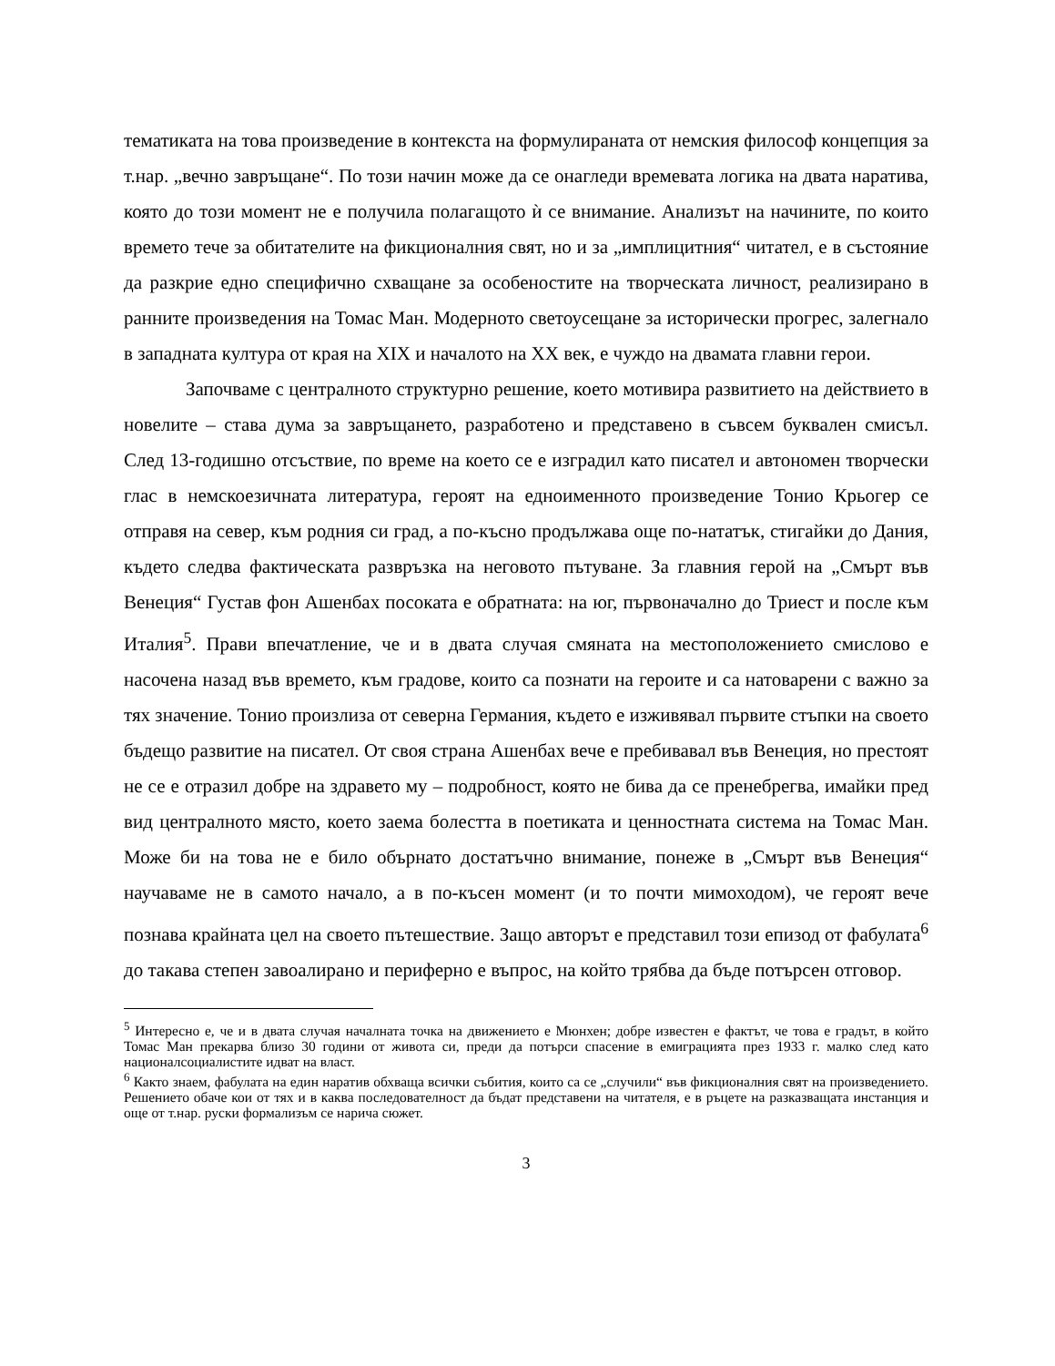тематиката на това произведение в контекста на формулираната от немския философ концепция за т.нар. „вечно завръщане“. По този начин може да се онагледи времевата логика на двата наратива, която до този момент не е получила полагащото ѝ се внимание. Анализът на начините, по които времето тече за обитателите на фикционалния свят, но и за „имплицитния“ читател, е в състояние да разкрие едно специфично схващане за особеностите на творческата личност, реализирано в ранните произведения на Томас Ман. Модерното светоусещане за исторически прогрес, залегнало в западната култура от края на XIX и началото на XX век, е чуждо на двамата главни герои.
Започваме с централното структурно решение, което мотивира развитието на действието в новелите – става дума за завръщането, разработено и представено в съвсем буквален смисъл. След 13-годишно отсъствие, по време на което се е изградил като писател и автономен творчески глас в немскоезичната литература, героят на едноименното произведение Тонио Крьогер се отправя на север, към родния си град, а по-късно продължава още по-нататък, стигайки до Дания, където следва фактическата развръзка на неговото пътуване. За главния герой на „Смърт във Венеция“ Густав фон Ашенбах посоката е обратната: на юг, първоначално до Триест и после към Италия<sup>5</sup>. Прави впечатление, че и в двата случая смяната на местоположението смислово е насочена назад във времето, към градове, които са познати на героите и са натоварени с важно за тях значение. Тонио произлиза от северна Германия, където е изживявал първите стъпки на своето бъдещо развитие на писател. От своя страна Ашенбах вече е пребивавал във Венеция, но престоят не се е отразил добре на здравето му – подробност, която не бива да се пренебрегва, имайки пред вид централното място, което заема болестта в поетиката и ценностната система на Томас Ман. Може би на това не е било обърнато достатъчно внимание, понеже в „Смърт във Венеция“ научаваме не в самото начало, а в по-късен момент (и то почти мимоходом), че героят вече познава крайната цел на своето пътешествие. Защо авторът е представил този епизод от фабулата<sup>6</sup> до такава степен завоалирано и периферно е въпрос, на който трябва да бъде потърсен отговор.
<sup>5</sup> Интересно е, че и в двата случая началната точка на движението е Мюнхен; добре известен е фактът, че това е градът, в който Томас Ман прекарва близо 30 години от живота си, преди да потърси спасение в емиграцията през 1933 г. малко след като националсоциалистите идват на власт.
<sup>6</sup> Както знаем, фабулата на един наратив обхваща всички събития, които са се „случили“ във фикционалния свят на произведението. Решението обаче кои от тях и в каква последователност да бъдат представени на читателя, е в ръцете на разказващата инстанция и още от т.нар. руски формализъм се нарича сюжет.
3